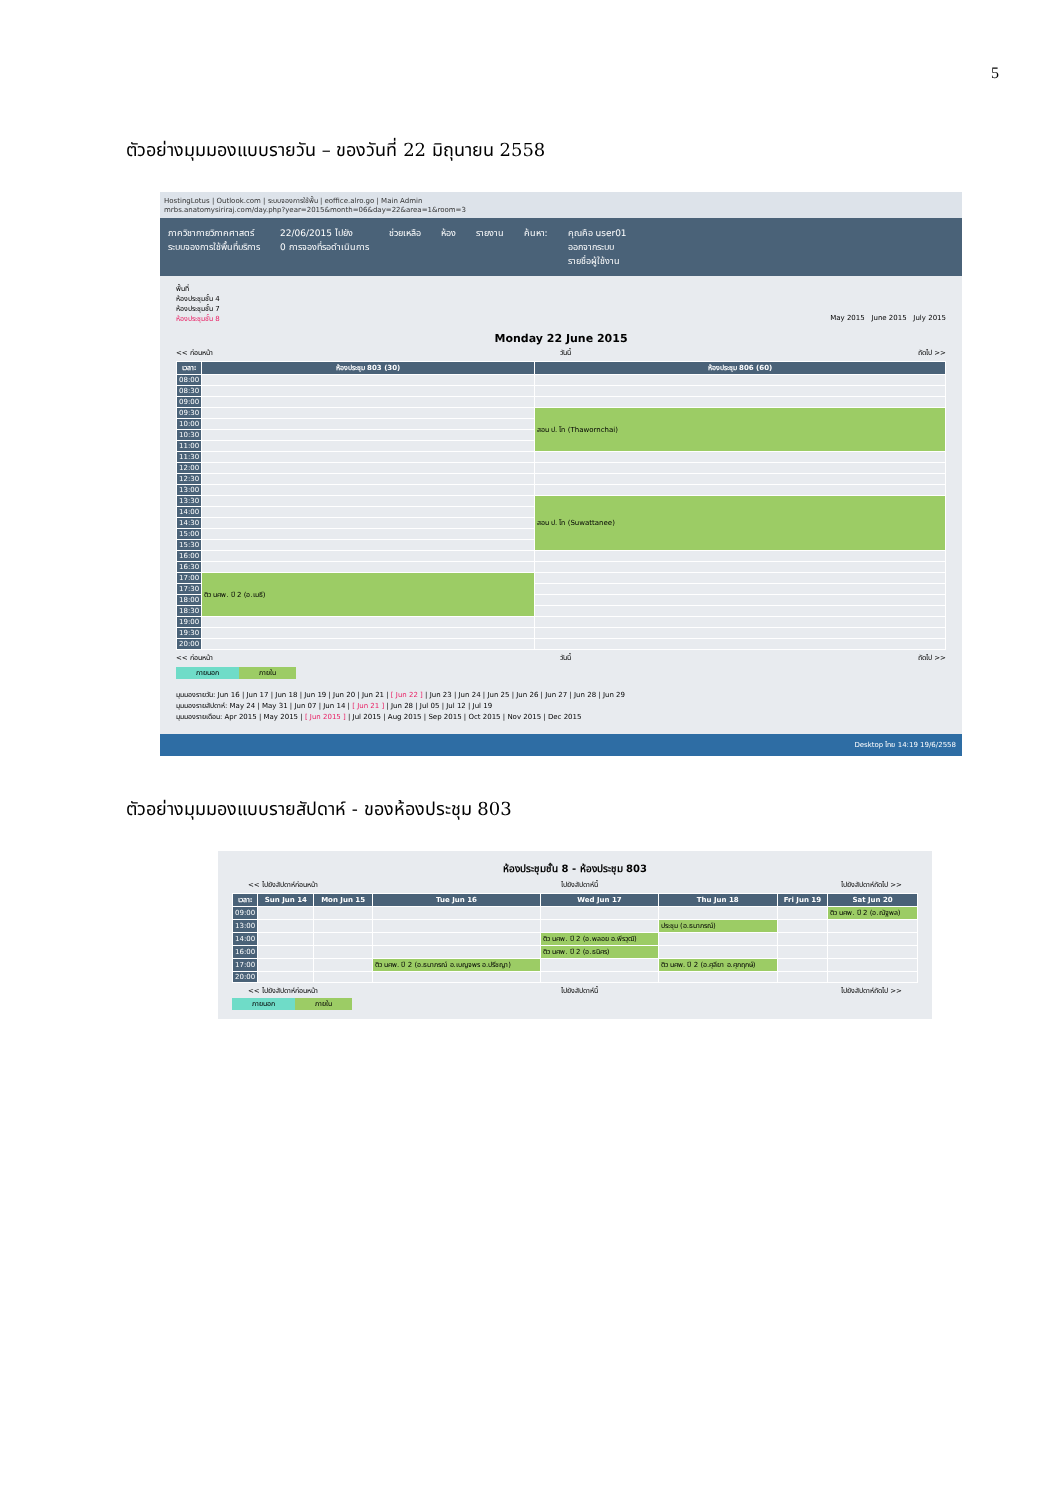5
ตัวอย่างมุมมองแบบรายวัน – ของวันที่ 22 มิถุนายน 2558
HostingLotus | Outlook.com | ระบบจองการใช้พื้น | eoffice.alro.go | Main Admin
mrbs.anatomysiriraj.com/day.php?year=2015&month=06&day=22&area=1&room=3
ภาควิชากายวิภาคศาสตร์
ระบบจองการใช้พื้นที่บริการ
22/06/2015 ไปยัง
0 การจองที่รอดำเนินการ
ช่วยเหลือ ห้อง รายงาน ค้นหา: คุณคือ user01
ออกจากระบบ
รายชื่อผู้ใช้งาน
พื้นที่
ห้องประชุมชั้น 4
ห้องประชุมชั้น 7
ห้องประชุมชั้น 8 May 2015 June 2015 July 2015
Monday 22 June 2015
<< ก่อนหน้า วันนี้ ถัดไป >>
| เวลา: | ห้องประชุม 803 (30) | ห้องประชุม 806 (60) |
| --- | --- | --- |
| 08:00 | | |
| 08:30 | | |
| 09:00 | | |
| 09:30 | | สอน ป. โท (Thawornchai) |
| 10:00 | | |
| 10:30 | | |
| 11:00 | | |
| 11:30 | | |
| 12:00 | | |
| 12:30 | | |
| 13:00 | | |
| 13:30 | | สอน ป. โท (Suwattanee) |
| 14:00 | | |
| 14:30 | | |
| 15:00 | | |
| 15:30 | | |
| 16:00 | | |
| 16:30 | | |
| 17:00 | ติว นศพ. ปี 2 (อ.เมธี) | |
| 17:30 | | |
| 18:00 | | |
| 18:30 | | |
| 19:00 | | |
| 19:30 | | |
| 20:00 | | |
<< ก่อนหน้า วันนี้ ถัดไป >>
ภายนอก ภายใน
มุมมองรายวัน: Jun 16 | Jun 17 | Jun 18 | Jun 19 | Jun 20 | Jun 21 | [ Jun 22 ] | Jun 23 | Jun 24 | Jun 25 | Jun 26 | Jun 27 | Jun 28 | Jun 29
มุมมองรายสัปดาห์: May 24 | May 31 | Jun 07 | Jun 14 | [ Jun 21 ] | Jun 28 | Jul 05 | Jul 12 | Jul 19
มุมมองรายเดือน: Apr 2015 | May 2015 | [ Jun 2015 ] | Jul 2015 | Aug 2015 | Sep 2015 | Oct 2015 | Nov 2015 | Dec 2015
Desktop ไทย 14:19 19/6/2558
ตัวอย่างมุมมองแบบรายสัปดาห์ - ของห้องประชุม 803
ห้องประชุมชั้น 8 - ห้องประชุม 803
<< ไปยังสัปดาห์ก่อนหน้า ไปยังสัปดาห์นี้ ไปยังสัปดาห์ถัดไป >>
| เวลา: | Sun Jun 14 | Mon Jun 15 | Tue Jun 16 | Wed Jun 17 | Thu Jun 18 | Fri Jun 19 | Sat Jun 20 |
| --- | --- | --- | --- | --- | --- | --- | --- |
| 09:00 | | | | | | | ติว นศพ. ปี 2 (อ.ณัฐพล) |
| 13:00 | | | | | ประชุม (อ.ธนาภรณ์) | | |
| 14:00 | | | | ติว นศพ. ปี 2 (อ.พลอย อ.พีรวุฒิ) | | | |
| 16:00 | | | | ติว นศพ. ปี 2 (อ.ธนิศร) | | | |
| 17:00 | | | ติว นศพ. ปี 2 (อ.ธนาภรณ์ อ.เบญจพร อ.ปรีชญา) | | ติว นศพ. ปี 2 (อ.ศุลียา อ.ศุภฤกษ์) | | |
| 20:00 | | | | | | | |
<< ไปยังสัปดาห์ก่อนหน้า ไปยังสัปดาห์นี้ ไปยังสัปดาห์ถัดไป >>
ภายนอก ภายใน